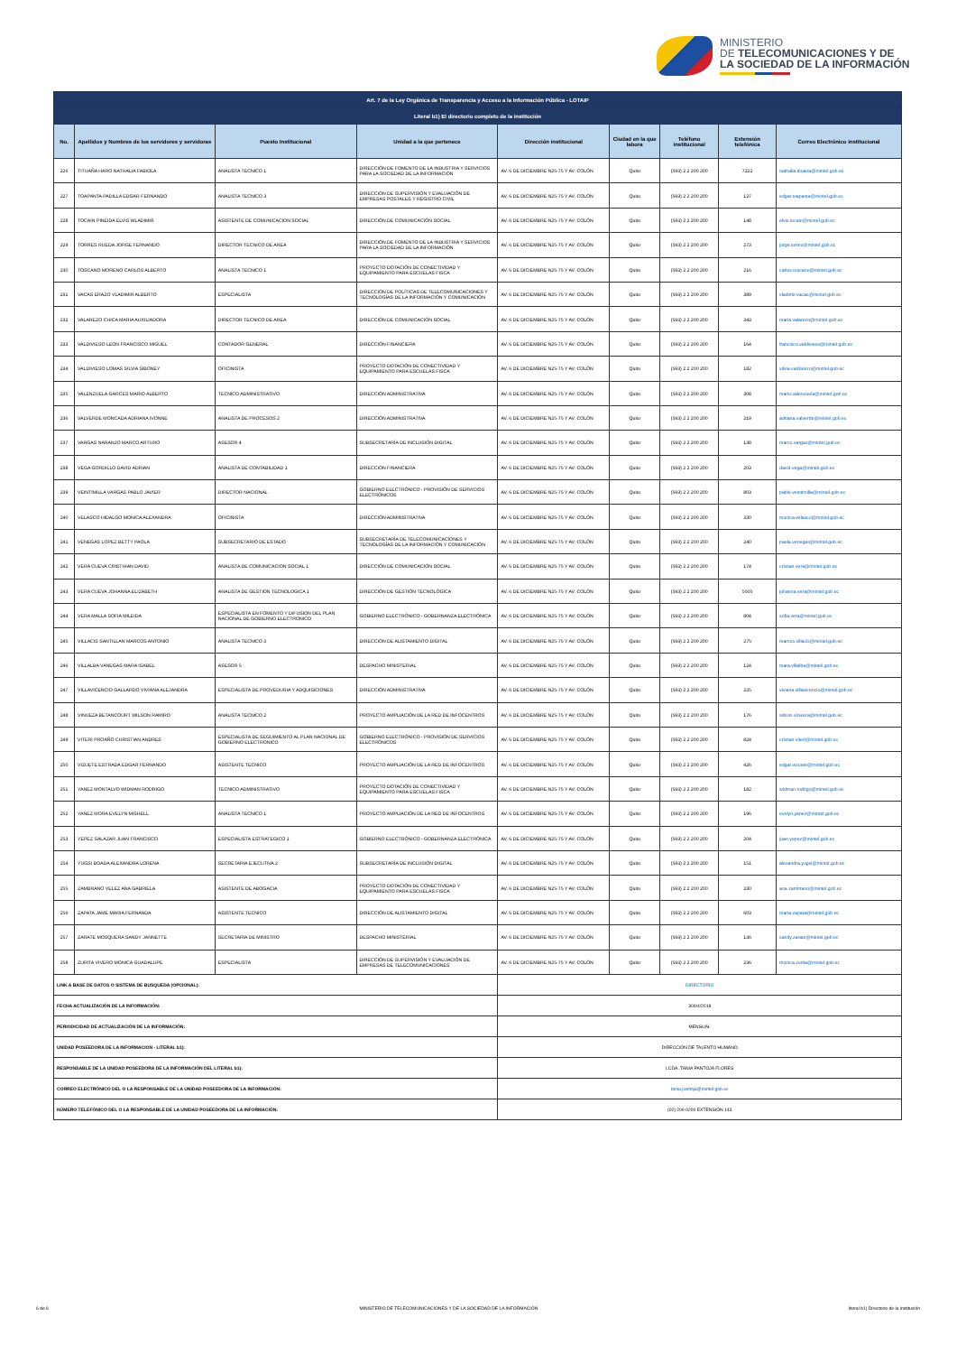MINISTERIO
DE TELECOMUNICACIONES Y DE
LA SOCIEDAD DE LA INFORMACIÓN
| Art. 7 de la Ley Orgánica de Transparencia y Acceso a la Información Pública - LOTAIP | | | | | | | | |
| --- | --- | --- | --- | --- | --- | --- | --- | --- |
| Literal b1) El directorio completo de la institución | | | | | | | | |
| No. | Apellidos y Nombres de los servidores y servidoras | Puesto Institucional | Unidad a la que pertenece | Dirección institucional | Ciudad en la que labora | Teléfono institucional | Extensión telefónica | Correo Electrónico institucional |
| 226 | TITUAÑA HARO NATHALIA FABIOLA | ANALISTA TECNICO 1 | DIRECCIÓN DE FOMENTO DE LA INDUSTRIA Y SERVICIOS PARA LA SOCIEDAD DE LA INFORMACIÓN | AV. 6 DE DICIEMBRE N25-75 Y AV. COLÓN | Quito | (593) 2 2 200 200 | 7222 | nathalia.tituana@mintel.gob.ec |
| 227 | TOAPANTA PADILLA EDGAR FERNANDO | ANALISTA TECNICO 3 | DIRECCIÓN DE SUPERVISIÓN Y EVALUACIÓN DE EMPRESAS POSTALES Y REGISTRO CIVIL | AV. 6 DE DICIEMBRE N25-75 Y AV. COLÓN | Quito | (593) 2 2 200 200 | 127 | edgar.toapanta@mintel.gob.ec |
| 228 | TOCAIN PINEIDA ELVIS WLADIMIR | ASISTENTE DE COMUNICACION SOCIAL | DIRECCIÓN DE COMUNICACIÓN SOCIAL | AV. 6 DE DICIEMBRE N25-75 Y AV. COLÓN | Quito | (593) 2 2 200 200 | 148 | elvis.tocain@mintel.gob.ec |
| 229 | TORRES RUEDA JORGE FERNANDO | DIRECTOR TECNICO DE AREA | DIRECCIÓN DE FOMENTO DE LA INDUSTRIA Y SERVICIOS PARA LA SOCIEDAD DE LA INFORMACIÓN | AV. 6 DE DICIEMBRE N25-75 Y AV. COLÓN | Quito | (593) 2 2 200 200 | 273 | jorge.torres@mintel.gob.ec |
| 230 | TOSCANO MORENO CARLOS ALBERTO | ANALISTA TECNICO 1 | PROYECTO DOTACIÓN DE CONECTIVIDAD Y EQUIPAMIENTO PARA ESCUELAS FISCA | AV. 6 DE DICIEMBRE N25-75 Y AV. COLÓN | Quito | (593) 2 2 200 200 | 216 | carlos.toscano@mintel.gob.ec |
| 231 | VACAS ERAZO VLADIMIR ALBERTO | ESPECIALISTA | DIRECCIÓN DE POLÍTICAS DE TELECOMUNICACIONES Y TECNOLOGÍAS DE LA INFORMACIÓN Y COMUNICACIÓN | AV. 6 DE DICIEMBRE N25-75 Y AV. COLÓN | Quito | (593) 2 2 200 200 | 389 | vladimir.vacas@mintel.gob.ec |
| 232 | VALAREZO CHICA MARIA AUXILIADORA | DIRECTOR TECNICO DE AREA | DIRECCIÓN DE COMUNICACIÓN SOCIAL | AV. 6 DE DICIEMBRE N25-75 Y AV. COLÓN | Quito | (593) 2 2 200 200 | 343 | maria.valarezo@mintel.gob.ec |
| 233 | VALDIVIESO LEON FRANCISCO MIGUEL | CONTADOR GENERAL | DIRECCIÓN FINANCIERA | AV. 6 DE DICIEMBRE N25-75 Y AV. COLÓN | Quito | (593) 2 2 200 200 | 164 | francisco.valdivieso@mintel.gob.ec |
| 234 | VALDIVIESO LOMAS SILVIA SIBONEY | OFICINISTA | PROYECTO DOTACIÓN DE CONECTIVIDAD Y EQUIPAMIENTO PARA ESCUELAS FISCA | AV. 6 DE DICIEMBRE N25-75 Y AV. COLÓN | Quito | (593) 2 2 200 200 | 182 | silvia.valdiviezo@mintel.gob.ec |
| 235 | VALENZUELA GARCES MARIO ALBERTO | TECNICO ADMINISTRATIVO | DIRECCIÓN ADMINISTRATIVA | AV. 6 DE DICIEMBRE N25-75 Y AV. COLÓN | Quito | (593) 2 2 200 200 | 308 | mario.valenzuela@mintel.gob.ec |
| 236 | VALVERDE MONCADA ADRIANA IVONNE | ANALISTA DE PROCESOS 2 | DIRECCIÓN ADMINISTRATIVA | AV. 6 DE DICIEMBRE N25-75 Y AV. COLÓN | Quito | (593) 2 2 200 200 | 219 | adriana.valverde@mintel.gob.ec |
| 237 | VARGAS NARANJO MARCO ARTURO | ASESOR 4 | SUBSECRETARÍA DE INCLUSIÓN DIGITAL | AV. 6 DE DICIEMBRE N25-75 Y AV. COLÓN | Quito | (593) 2 2 200 200 | 138 | marco.vargas@mintel.gob.ec |
| 238 | VEGA GORDILLO DAVID ADRIAN | ANALISTA DE CONTABILIDAD 1 | DIRECCIÓN FINANCIERA | AV. 6 DE DICIEMBRE N25-75 Y AV. COLÓN | Quito | (593) 2 2 200 200 | 203 | david.vega@mintel.gob.ec |
| 239 | VEINTIMILLA VARGAS PABLO JAVIER | DIRECTOR NACIONAL | GOBIERNO ELECTRÓNICO - PROVISIÓN DE SERVICIOS ELECTRÓNICOS | AV. 6 DE DICIEMBRE N25-75 Y AV. COLÓN | Quito | (593) 2 2 200 200 | 803 | pablo.veintimilla@mintel.gob.ec |
| 240 | VELASCO HIDALGO MONICA ALEXANDRA | OFICINISTA | DIRECCIÓN ADMINISTRATIVA | AV. 6 DE DICIEMBRE N25-75 Y AV. COLÓN | Quito | (593) 2 2 200 200 | 330 | monica.velasco@mintel.gob.ec |
| 241 | VENEGAS LOPEZ BETTY PAOLA | SUBSECRETARIO DE ESTADO | SUBSECRETARÍA DE TELECOMUNICACIONES Y TECNOLOGÍAS DE LA INFORMACIÓN Y COMUNICACIÓN | AV. 6 DE DICIEMBRE N25-75 Y AV. COLÓN | Quito | (593) 2 2 200 200 | 240 | paola.venegas@mintel.gob.ec |
| 242 | VERA CUEVA CRISTHIAN DAVID | ANALISTA DE COMUNICACION SOCIAL 1 | DIRECCIÓN DE COMUNICACIÓN SOCIAL | AV. 6 DE DICIEMBRE N25-75 Y AV. COLÓN | Quito | (593) 2 2 200 200 | 174 | cristian.vera@mintel.gob.ec |
| 243 | VERA CUEVA JOHANNA ELIZABETH | ANALISTA DE GESTION TECNOLOGICA 1 | DIRECCIÓN DE GESTIÓN TECNOLÓGICA | AV. 6 DE DICIEMBRE N25-75 Y AV. COLÓN | Quito | (593) 2 2 200 200 | 5505 | johanna.vera@mintel.gob.ec |
| 244 | VERA MALLA SOFIA MILEIDA | ESPECIALISTA EN FOMENTO Y DIFUSION DEL PLAN NACIONAL DE GOBIERNO ELECTRONICO | GOBIERNO ELECTRÓNICO - GOBERNANZA ELECTRÓNICA | AV. 6 DE DICIEMBRE N25-75 Y AV. COLÓN | Quito | (593) 2 2 200 200 | 804 | sofia.vera@mintel.gob.ec |
| 245 | VILLACIS SANTILLAN MARCOS ANTONIO | ANALISTA TECNICO 3 | DIRECCIÓN DE ALISTAMIENTO DIGITAL | AV. 6 DE DICIEMBRE N25-75 Y AV. COLÓN | Quito | (593) 2 2 200 200 | 275 | marcos.villacis@mintel.gob.ec |
| 246 | VILLALBA VANEGAS MARA ISABEL | ASESOR 5 | DESPACHO MINISTERIAL | AV. 6 DE DICIEMBRE N25-75 Y AV. COLÓN | Quito | (593) 2 2 200 200 | 124 | mara.villalba@mintel.gob.ec |
| 247 | VILLAVICENCIO GALLARDO VIVIANA ALEJANDRA | ESPECIALISTA DE PROVEDURIA Y ADQUISICIONES | DIRECCIÓN ADMINISTRATIVA | AV. 6 DE DICIEMBRE N25-75 Y AV. COLÓN | Quito | (593) 2 2 200 200 | 225 | viviana.villavicencio@mintel.gob.ec |
| 248 | VINUEZA BETANCOURT WILSON RAMIRO | ANALISTA TECNICO 2 | PROYECTO AMPLIACIÓN DE LA RED DE INFOCENTROS | AV. 6 DE DICIEMBRE N25-75 Y AV. COLÓN | Quito | (593) 2 2 200 200 | 176 | wilson.vinueza@mintel.gob.ec |
| 249 | VITERI PROAÑO CHRISTIAN ANDRES | ESPECIALISTA DE SEGUIMIENTO AL PLAN NACIONAL DE GOBIERNO ELECTRONICO | GOBIERNO ELECTRÓNICO - PROVISIÓN DE SERVICIOS ELECTRÓNICOS | AV. 6 DE DICIEMBRE N25-75 Y AV. COLÓN | Quito | (593) 2 2 200 200 | 824 | cristian.viteri@mintel.gob.ec |
| 250 | VIZUETE ESTRADA EDGAR FERNANDO | ASISTENTE TECNICO | PROYECTO AMPLIACIÓN DE LA RED DE INFOCENTROS | AV. 6 DE DICIEMBRE N25-75 Y AV. COLÓN | Quito | (593) 2 2 200 200 | 426 | edgar.vizuete@mintel.gob.ec |
| 251 | YANEZ MONTALVO WIDMAN RODRIGO | TECNICO ADMINISTRATIVO | PROYECTO DOTACIÓN DE CONECTIVIDAD Y EQUIPAMIENTO PARA ESCUELAS FISCA | AV. 6 DE DICIEMBRE N25-75 Y AV. COLÓN | Quito | (593) 2 2 200 200 | 182 | widman.rodrigo@mintel.gob.ec |
| 252 | YANEZ MORA EVELYN MISHELL | ANALISTA TECNICO 1 | PROYECTO AMPLIACIÓN DE LA RED DE INFOCENTROS | AV. 6 DE DICIEMBRE N25-75 Y AV. COLÓN | Quito | (593) 2 2 200 200 | 196 | evelyn.yanez@mintel.gob.ec |
| 253 | YEPEZ SALAZAR JUAN FRANCISCO | ESPECIALISTA ESTRATEGICO 1 | GOBIERNO ELECTRÓNICO - GOBERNANZA ELECTRÓNICA | AV. 6 DE DICIEMBRE N25-75 Y AV. COLÓN | Quito | (593) 2 2 200 200 | 204 | juan.yepez@mintel.gob.ec |
| 254 | YUGSI BOADA ALEXANDRA LORENA | SECRETARIA EJECUTIVA 2 | SUBSECRETARÍA DE INCLUSIÓN DIGITAL | AV. 6 DE DICIEMBRE N25-75 Y AV. COLÓN | Quito | (593) 2 2 200 200 | 151 | alexandra.yugsi@mintel.gob.ec |
| 255 | ZAMBRANO VELEZ ANA GABRIELA | ASISTENTE DE ABOGACIA | PROYECTO DOTACIÓN DE CONECTIVIDAD Y EQUIPAMIENTO PARA ESCUELAS FISCA | AV. 6 DE DICIEMBRE N25-75 Y AV. COLÓN | Quito | (593) 2 2 200 200 | 230 | ana.zambrano@mintel.gob.ec |
| 256 | ZAPATA JAME MARIA FERNANDA | ASISTENTE TECNICO | DIRECCIÓN DE ALISTAMIENTO DIGITAL | AV. 6 DE DICIEMBRE N25-75 Y AV. COLÓN | Quito | (593) 2 2 200 200 | 603 | maria.zapata@mintel.gob.ec |
| 257 | ZARATE MOSQUERA SANDY JANNETTE | SECRETARIA DE MINISTRO | DESPACHO MINISTERIAL | AV. 6 DE DICIEMBRE N25-75 Y AV. COLÓN | Quito | (593) 2 2 200 200 | 136 | sandy.zarate@mintel.gob.ec |
| 258 | ZURITA VIVERO MONICA GUADALUPE | ESPECIALISTA | DIRECCIÓN DE SUPERVISIÓN Y EVALUACIÓN DE EMPRESAS DE TELECOMUNICACIONES | AV. 6 DE DICIEMBRE N25-75 Y AV. COLÓN | Quito | (593) 2 2 200 200 | 236 | monica.zurita@mintel.gob.ec |
| LINK A BASE DE DATOS O SISTEMA DE BUSQUEDA (OPCIONAL): | | | | DIRECTORIO | | | | |
| FECHA ACTUALIZACIÓN DE LA INFORMACIÓN: | | | | 30/04/2018 | | | | |
| PERIODICIDAD DE ACTUALIZACIÓN DE LA INFORMACIÓN: | | | | MENSUAL | | | | |
| UNIDAD POSEEDORA DE LA INFORMACION - LITERAL b1): | | | | DIRECCIÓN DE TALENTO HUMANO | | | | |
| RESPONSABLE DE LA UNIDAD POSEEDORA DE LA INFORMACIÓN DEL LITERAL b1): | | | | LCDA. TANIA PANTOJA FLORES | | | | |
| CORREO ELECTRÓNICO DEL O LA RESPONSABLE DE LA UNIDAD POSEEDORA DE LA INFORMACIÓN: | | | | tania.pantoja@mintel.gob.ec | | | | |
| NÚMERO TELEFÓNICO DEL O LA RESPONSABLE DE LA UNIDAD POSEEDORA DE LA INFORMACIÓN: | | | | (02) 200-0200 EXTENSIÓN 143 | | | | |
6 de 6 MINISTERIO DE TELECOMUNICACIONES Y DE LA SOCIEDAD DE LA INFORMACIÓN literal b1) Directorio de la institución